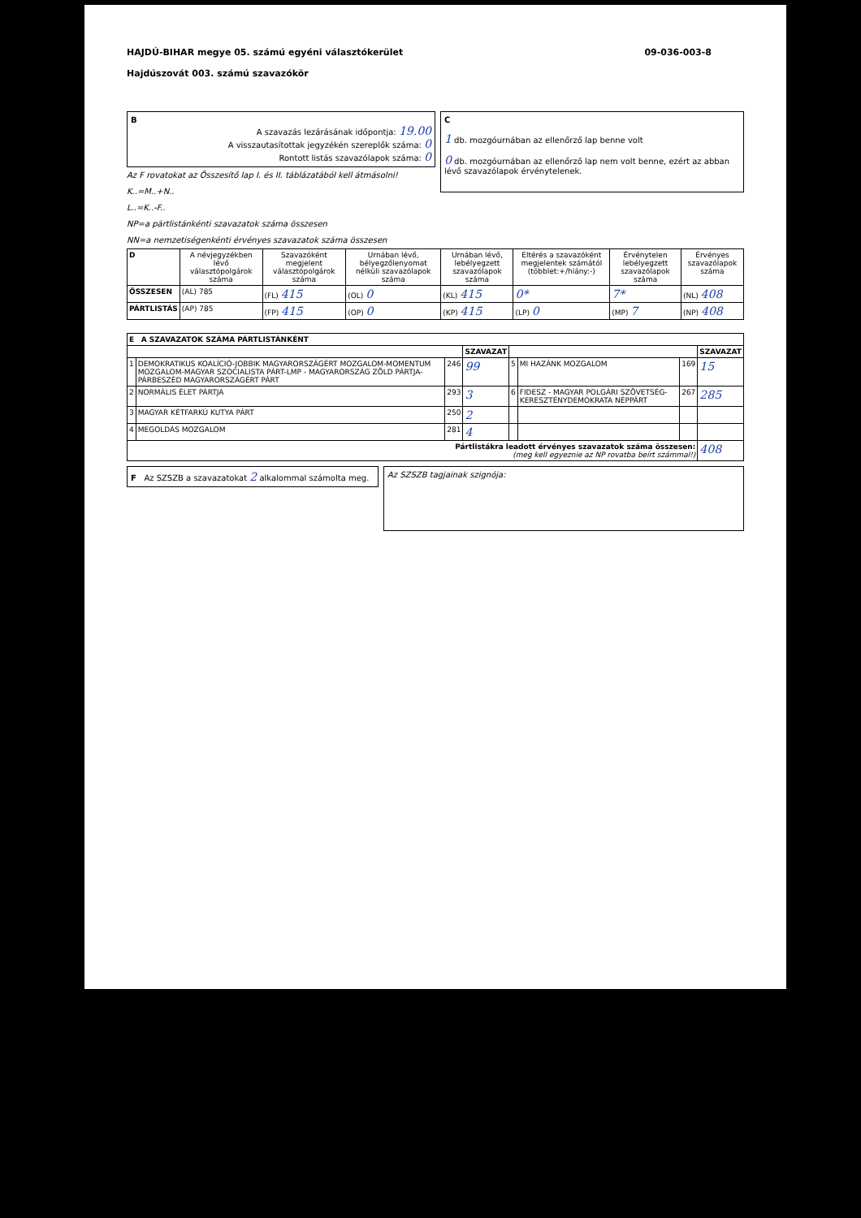HAJDÚ-BIHAR megye 05. számú egyéni választókerület
Hajdúszovát 003. számú szavazókör
09-036-003-8
B
A szavazás lezárásának időpontja: 19.00
A visszautasítottak jegyzékén szereplők száma: 0
Rontott listás szavazólapok száma: 0
Az F rovatokat az Összesítő lap I. és II. táblázatából kell átmásolni!
K..=M..+N..
L..=K..-F..
NP=a pártlistánkénti szavazatok száma összesen
NN=a nemzetiségenkénti érvényes szavazatok száma összesen
C
1 db. mozgóurnában az ellenőrző lap benne volt
0 db. mozgóurnában az ellenőrző lap nem volt benne, ezért az abban lévő szavazólapok érvénytelenek.
| D | A névjegyzékben lévő választópolgárok száma | Szavazóként megjelent választópolgárok száma | Urnában lévő, bélyegzőlenyomat nélküli szavazólapok száma | Urnában lévő, lebélyegzett szavazólapok száma | Eltérés a szavazóként megjelentek számától (többlet:+/hiány:-) | Érvénytelen lebélyegzett szavazólapok száma | Érvényes szavazólapok száma |
| --- | --- | --- | --- | --- | --- | --- | --- |
| ÖSSZESEN | (AL) 785 | (FL) 415 | (OL) 0 | (KL) 415 | 0* | 7* | (NL) 408 |
| PÁRTLISTÁS | (AP) 785 | (FP) 415 | (OP) 0 | (KP) 415 | (LP) 0 | (MP) 7 | (NP) 408 |
| E A SZAVAZATOK SZÁMA PÁRTLISTÁNKÉNT | | | | | | | |
| --- | --- | --- | --- | --- | --- | --- | --- |
| | | | SZAVAZAT | | | | SZAVAZAT |
| 1 | DEMOKRATIKUS KOALÍCIÓ-JOBBIK MAGYARORSZÁGÉRT MOZGALOM-MOMENTUM MOZGALOM-MAGYAR SZOCIALISTA PÁRT-LMP - MAGYARORSZÁG ZÖLD PÁRTJA-PÁRBESZÉD MAGYARORSZÁGÉRT PÁRT | 246 | 99 | 5 | MI HAZÁNK MOZGALOM | 169 | 15 |
| 2 | NORMÁLIS ÉLET PÁRTJA | 293 | 3 | 6 | FIDESZ - MAGYAR POLGÁRI SZÖVETSÉG-KERESZTÉNYDEMOKRATA NÉPPÁRT | 267 | 285 |
| 3 | MAGYAR KÉTFARKÚ KUTYA PÁRT | 250 | 2 | | | | |
| 4 | MEGOLDÁS MOZGALOM | 281 | 4 | | | | |
| Pártlistákra leadott érvényes szavazatok száma összesen: (meg kell egyeznie az NP rovatba beírt számmal!) | | | | | | | 408 |
F Az SZSZB a szavazatokat 2 alkalommal számolta meg.
Az SZSZB tagjainak szignója: